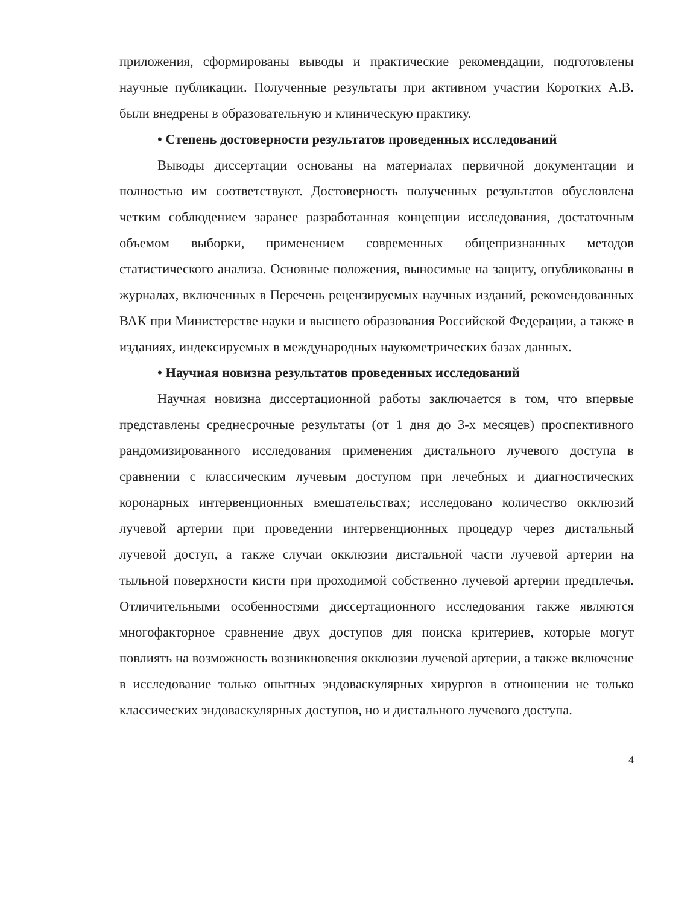приложения, сформированы выводы и практические рекомендации, подготовлены научные публикации. Полученные результаты при активном участии Коротких А.В. были внедрены в образовательную и клиническую практику.
• Степень достоверности результатов проведенных исследований
Выводы диссертации основаны на материалах первичной документации и полностью им соответствуют. Достоверность полученных результатов обусловлена четким соблюдением заранее разработанная концепции исследования, достаточным объемом выборки, применением современных общепризнанных методов статистического анализа. Основные положения, выносимые на защиту, опубликованы в журналах, включенных в Перечень рецензируемых научных изданий, рекомендованных ВАК при Министерстве науки и высшего образования Российской Федерации, а также в изданиях, индексируемых в международных наукометрических базах данных.
• Научная новизна результатов проведенных исследований
Научная новизна диссертационной работы заключается в том, что впервые представлены среднесрочные результаты (от 1 дня до 3-х месяцев) проспективного рандомизированного исследования применения дистального лучевого доступа в сравнении с классическим лучевым доступом при лечебных и диагностических коронарных интервенционных вмешательствах; исследовано количество окклюзий лучевой артерии при проведении интервенционных процедур через дистальный лучевой доступ, а также случаи окклюзии дистальной части лучевой артерии на тыльной поверхности кисти при проходимой собственно лучевой артерии предплечья. Отличительными особенностями диссертационного исследования также являются многофакторное сравнение двух доступов для поиска критериев, которые могут повлиять на возможность возникновения окклюзии лучевой артерии, а также включение в исследование только опытных эндоваскулярных хирургов в отношении не только классических эндоваскулярных доступов, но и дистального лучевого доступа.
4